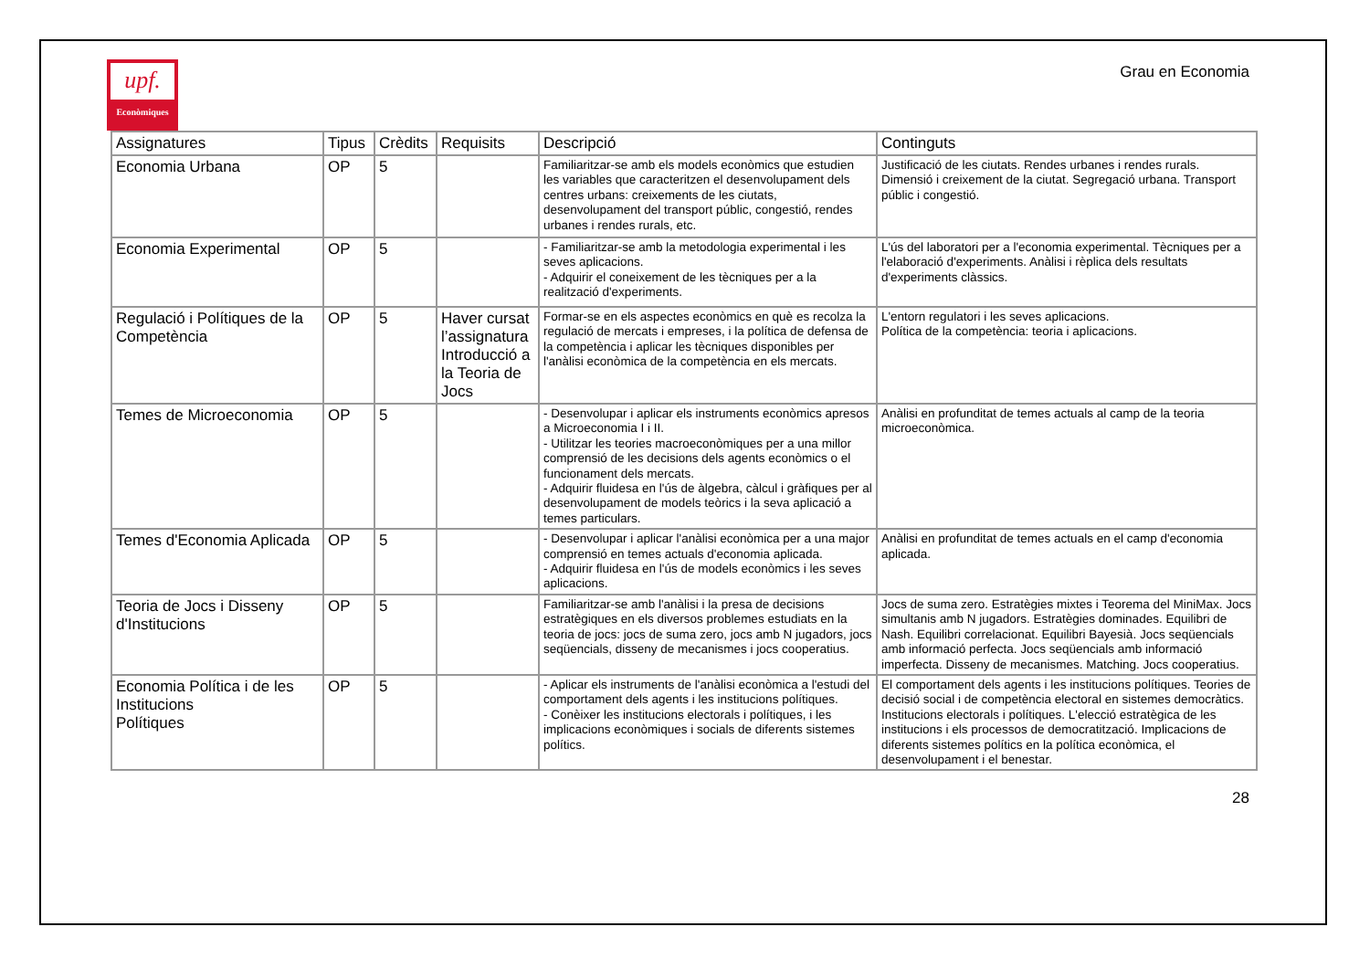upf.
Econòmiques
Grau en Economia
| Assignatures | Tipus | Crèdits | Requisits | Descripció | Continguts |
| --- | --- | --- | --- | --- | --- |
| Economia Urbana | OP | 5 | | Familiaritzar-se amb els models econòmics que estudien les variables que caracteritzen el desenvolupament dels centres urbans: creixements de les ciutats, desenvolupament del transport públic, congestió, rendes urbanes i rendes rurals, etc. | Justificació de les ciutats. Rendes urbanes i rendes rurals. Dimensió i creixement de la ciutat. Segregació urbana. Transport públic i congestió. |
| Economia Experimental | OP | 5 | | - Familiaritzar-se amb la metodologia experimental i les seves aplicacions. - Adquirir el coneixement de les tècniques per a la realització d'experiments. | L'ús del laboratori per a l'economia experimental. Tècniques per a l'elaboració d'experiments. Anàlisi i rèplica dels resultats d'experiments clàssics. |
| Regulació i Polítiques de la Competència | OP | 5 | Haver cursat l’assignatura Introducció a la Teoria de Jocs | Formar-se en els aspectes econòmics en què es recolza la regulació de mercats i empreses, i la política de defensa de la competència i aplicar les tècniques disponibles per l'anàlisi econòmica de la competència en els mercats. | L'entorn regulatori i les seves aplicacions. Política de la competència: teoria i aplicacions. |
| Temes de Microeconomia | OP | 5 | | - Desenvolupar i aplicar els instruments econòmics apresos a Microeconomia I i II. - Utilitzar les teories macroeconòmiques per a una millor comprensió de les decisions dels agents econòmics o el funcionament dels mercats. - Adquirir fluidesa en l'ús de àlgebra, càlcul i gràfiques per al desenvolupament de models teòrics i la seva aplicació a temes particulars. | Anàlisi en profunditat de temes actuals al camp de la teoria microeconòmica. |
| Temes d'Economia Aplicada | OP | 5 | | - Desenvolupar i aplicar l'anàlisi econòmica per a una major comprensió en temes actuals d'economia aplicada. - Adquirir fluidesa en l'ús de models econòmics i les seves aplicacions. | Anàlisi en profunditat de temes actuals en el camp d'economia aplicada. |
| Teoria de Jocs i Disseny d'Institucions | OP | 5 | | Familiaritzar-se amb l'anàlisi i la presa de decisions estratègiques en els diversos problemes estudiats en la teoria de jocs: jocs de suma zero, jocs amb N jugadors, jocs seqüencials, disseny de mecanismes i jocs cooperatius. | Jocs de suma zero. Estratègies mixtes i Teorema del MiniMax. Jocs simultanis amb N jugadors. Estratègies dominades. Equilibri de Nash. Equilibri correlacionat. Equilibri Bayesià. Jocs seqüencials amb informació perfecta. Jocs seqüencials amb informació imperfecta. Disseny de mecanismes. Matching. Jocs cooperatius. |
| Economia Política i de les Institucions Polítiques | OP | 5 | | - Aplicar els instruments de l'anàlisi econòmica a l'estudi del comportament dels agents i les institucions polítiques. - Conèixer les institucions electorals i polítiques, i les implicacions econòmiques i socials de diferents sistemes polítics. | El comportament dels agents i les institucions polítiques. Teories de decisió social i de competència electoral en sistemes democràtics. Institucions electorals i polítiques. L'elecció estratègica de les institucions i els processos de democratització. Implicacions de diferents sistemes polítics en la política econòmica, el desenvolupament i el benestar. |
28